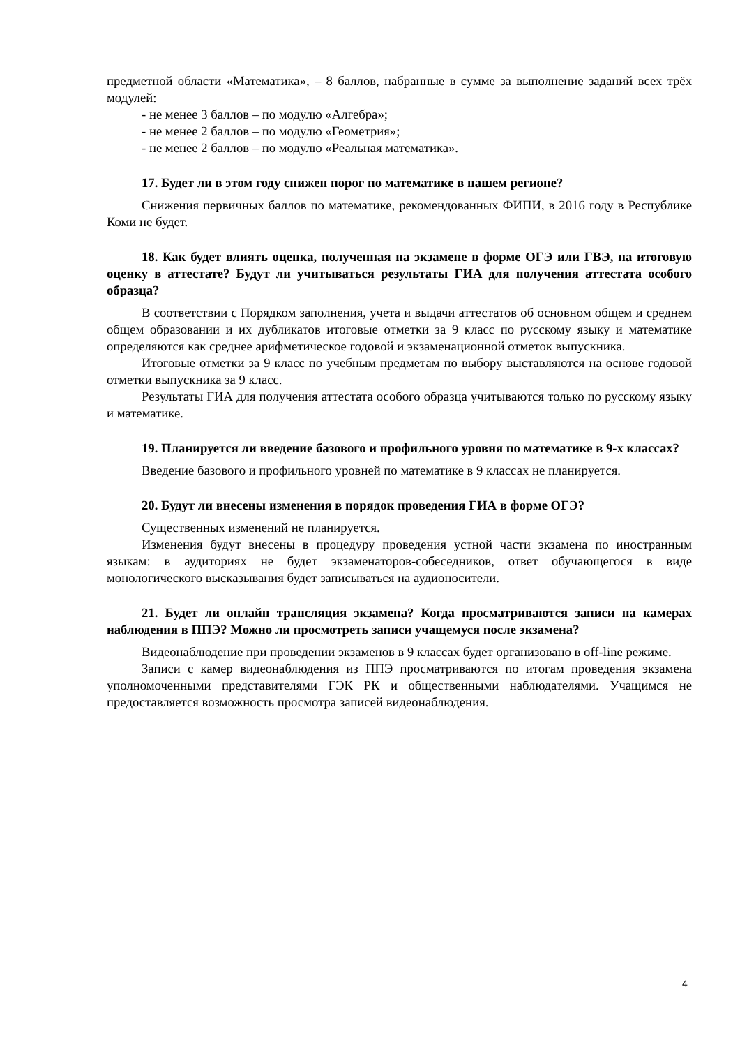предметной области «Математика», – 8 баллов, набранные в сумме за выполнение заданий всех трёх модулей:
- не менее 3 баллов – по модулю «Алгебра»;
- не менее 2 баллов – по модулю «Геометрия»;
- не менее 2 баллов – по модулю «Реальная математика».
17. Будет ли в этом году снижен порог по математике в нашем регионе?
Снижения первичных баллов по математике, рекомендованных ФИПИ, в 2016 году в Республике Коми не будет.
18. Как будет влиять оценка, полученная на экзамене в форме ОГЭ или ГВЭ, на итоговую оценку в аттестате? Будут ли учитываться результаты ГИА для получения аттестата особого образца?
В соответствии с Порядком заполнения, учета и выдачи аттестатов об основном общем и среднем общем образовании и их дубликатов итоговые отметки за 9 класс по русскому языку и математике определяются как среднее арифметическое годовой и экзаменационной отметок выпускника.
Итоговые отметки за 9 класс по учебным предметам по выбору выставляются на основе годовой отметки выпускника за 9 класс.
Результаты ГИА для получения аттестата особого образца учитываются только по русскому языку и математике.
19. Планируется ли введение базового и профильного уровня по математике в 9-х классах?
Введение базового и профильного уровней по математике в 9 классах не планируется.
20. Будут ли внесены изменения в порядок проведения ГИА в форме ОГЭ?
Существенных изменений не планируется.
Изменения будут внесены в процедуру проведения устной части экзамена по иностранным языкам: в аудиториях не будет экзаменаторов-собеседников, ответ обучающегося в виде монологического высказывания будет записываться на аудионосители.
21. Будет ли онлайн трансляция экзамена? Когда просматриваются записи на камерах наблюдения в ППЭ? Можно ли просмотреть записи учащемуся после экзамена?
Видеонаблюдение при проведении экзаменов в 9 классах будет организовано в off-line режиме.
Записи с камер видеонаблюдения из ППЭ просматриваются по итогам проведения экзамена уполномоченными представителями ГЭК РК и общественными наблюдателями. Учащимся не предоставляется возможность просмотра записей видеонаблюдения.
4